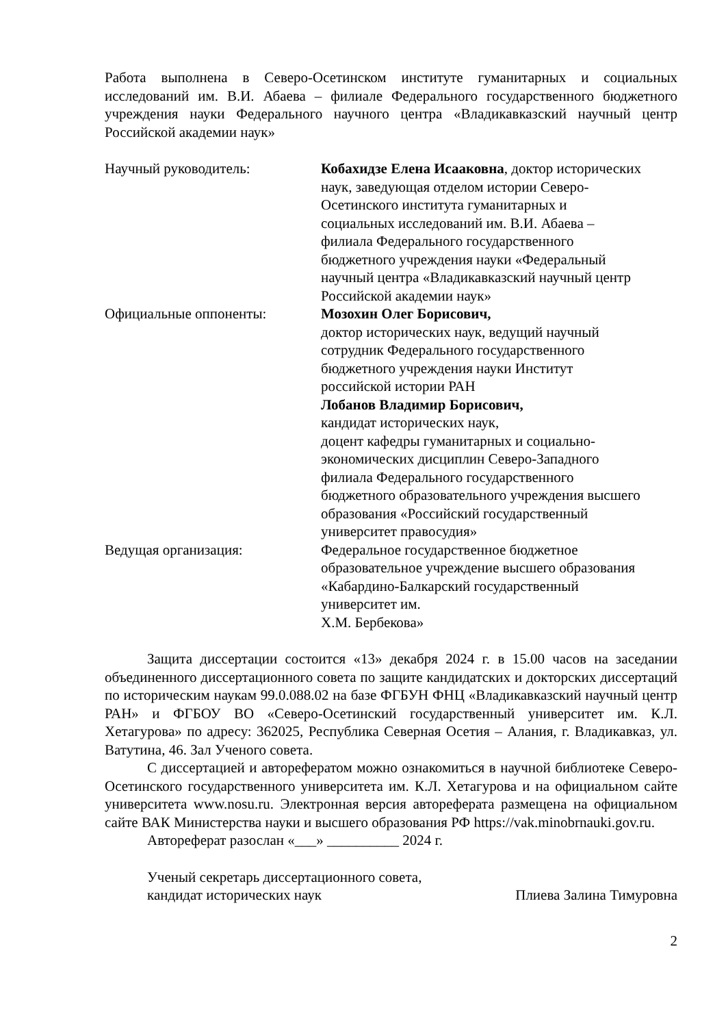Работа выполнена в Северо-Осетинском институте гуманитарных и социальных исследований им. В.И. Абаева – филиале Федерального государственного бюджетного учреждения науки Федерального научного центра «Владикавказский научный центр Российской академии наук»
Научный руководитель: Кобахидзе Елена Исааковна, доктор исторических наук, заведующая отделом истории Северо-Осетинского института гуманитарных и социальных исследований им. В.И. Абаева – филиала Федерального государственного бюджетного учреждения науки «Федеральный научный центра «Владикавказский научный центр Российской академии наук»
Официальные оппоненты: Мозохин Олег Борисович,
доктор исторических наук, ведущий научный сотрудник Федерального государственного бюджетного учреждения науки Институт российской истории РАН
Лобанов Владимир Борисович,
кандидат исторических наук,
доцент кафедры гуманитарных и социально-экономических дисциплин Северо-Западного филиала Федерального государственного бюджетного образовательного учреждения высшего образования «Российский государственный университет правосудия»
Ведущая организация: Федеральное государственное бюджетное образовательное учреждение высшего образования «Кабардино-Балкарский государственный университет им.
Х.М. Бербекова»
Защита диссертации состоится «13» декабря 2024 г. в 15.00 часов на заседании объединенного диссертационного совета по защите кандидатских и докторских диссертаций по историческим наукам 99.0.088.02 на базе ФГБУН ФНЦ «Владикавказский научный центр РАН» и ФГБОУ ВО «Северо-Осетинский государственный университет им. К.Л. Хетагурова» по адресу: 362025, Республика Северная Осетия – Алания, г. Владикавказ, ул. Ватутина, 46. Зал Ученого совета.
С диссертацией и авторефератом можно ознакомиться в научной библиотеке Северо-Осетинского государственного университета им. К.Л. Хетагурова и на официальном сайте университета www.nosu.ru. Электронная версия автореферата размещена на официальном сайте ВАК Министерства науки и высшего образования РФ https://vak.minobrnauki.gov.ru.
Автореферат разослан «___» __________ 2024 г.
Ученый секретарь диссертационного совета,
кандидат исторических наук Плиева Залина Тимуровна
2